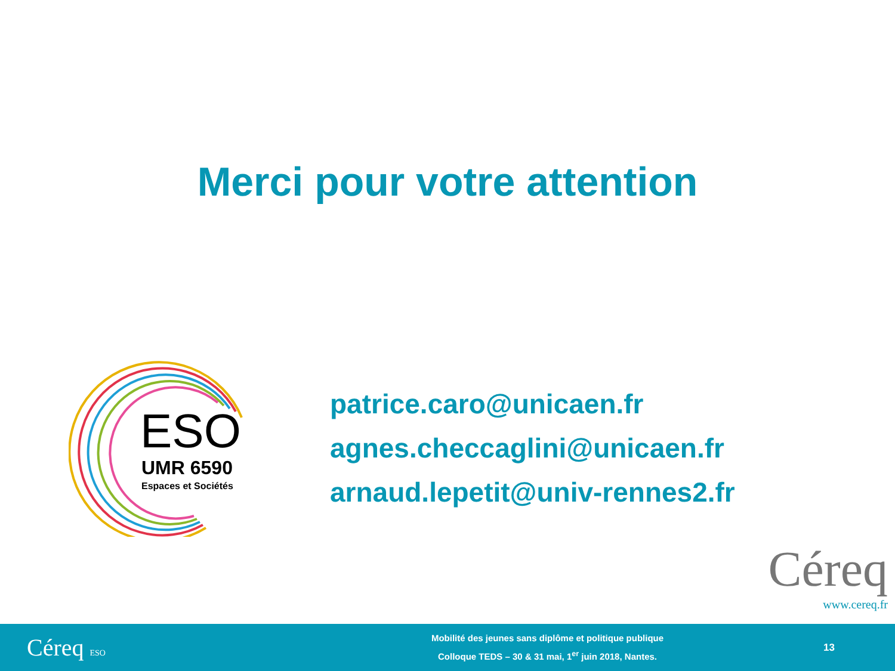Merci pour votre attention
ESO
UMR 6590
Espaces et Sociétés
patrice.caro@unicaen.fr
agnes.checcaglini@unicaen.fr
arnaud.lepetit@univ-rennes2.fr
Céreq
www.cereq.fr
Céreq ESO
Mobilité des jeunes sans diplôme et politique publique
Colloque TEDS – 30 & 31 mai, 1<sup>er</sup> juin 2018, Nantes.
13